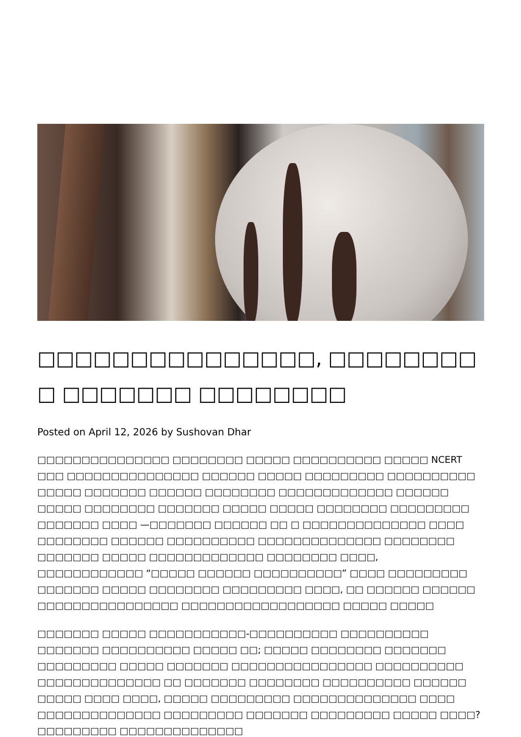□□□□□□□□□□□□□□□, □□□□□□□□ □ □□□□□□□ □□□□□□□□
Posted on April 12, 2026 by Sushovan Dhar
□□□□□□□□□□□□□□□ □□□□□□□□ □□□□□ □□□□□□□□□□ □□□□□ NCERT □□□ □□□□□□□□□□□□□□□ □□□□□□ □□□□□ □□□□□□□□□ □□□□□□□□□□ □□□□□ □□□□□□□ □□□□□□ □□□□□□□□ □□□□□□□□□□□□□ □□□□□□ □□□□□ □□□□□□□□ □□□□□□□ □□□□□ □□□□□ □□□□□□□□ □□□□□□□□□ □□□□□□□ □□□□ —□□□□□□□ □□□□□□ □□ □ □□□□□□□□□□□□□□ □□□□ □□□□□□□□ □□□□□□ □□□□□□□□□□ □□□□□□□□□□□□□□ □□□□□□□□ □□□□□□□ □□□□□ □□□□□□□□□□□□□ □□□□□□□□ □□□□, □□□□□□□□□□□□ “□□□□□ □□□□□□ □□□□□□□□□□” □□□□ □□□□□□□□□ □□□□□□□ □□□□□ □□□□□□□□ □□□□□□□□□ □□□□, □□ □□□□□□ □□□□□□ □□□□□□□□□□□□□□□□ □□□□□□□□□□□□□□□□□□ □□□□□ □□□□□
□□□□□□□ □□□□□ □□□□□□□□□□□-□□□□□□□□□□ □□□□□□□□□□ □□□□□□□ □□□□□□□□□□ □□□□□ □□; □□□□□ □□□□□□□□ □□□□□□□ □□□□□□□□□ □□□□□ □□□□□□□ □□□□□□□□□□□□□□□□ □□□□□□□□□□ □□□□□□□□□□□□□□ □□ □□□□□□□ □□□□□□□□ □□□□□□□□□□ □□□□□□ □□□□□ □□□□ □□□□, □□□□□ □□□□□□□□□ □□□□□□□□□□□□□□ □□□□ □□□□□□□□□□□□□□ □□□□□□□□□ □□□□□□□ □□□□□□□□□ □□□□□ □□□□? □□□□□□□□□ □□□□□□□□□□□□□□